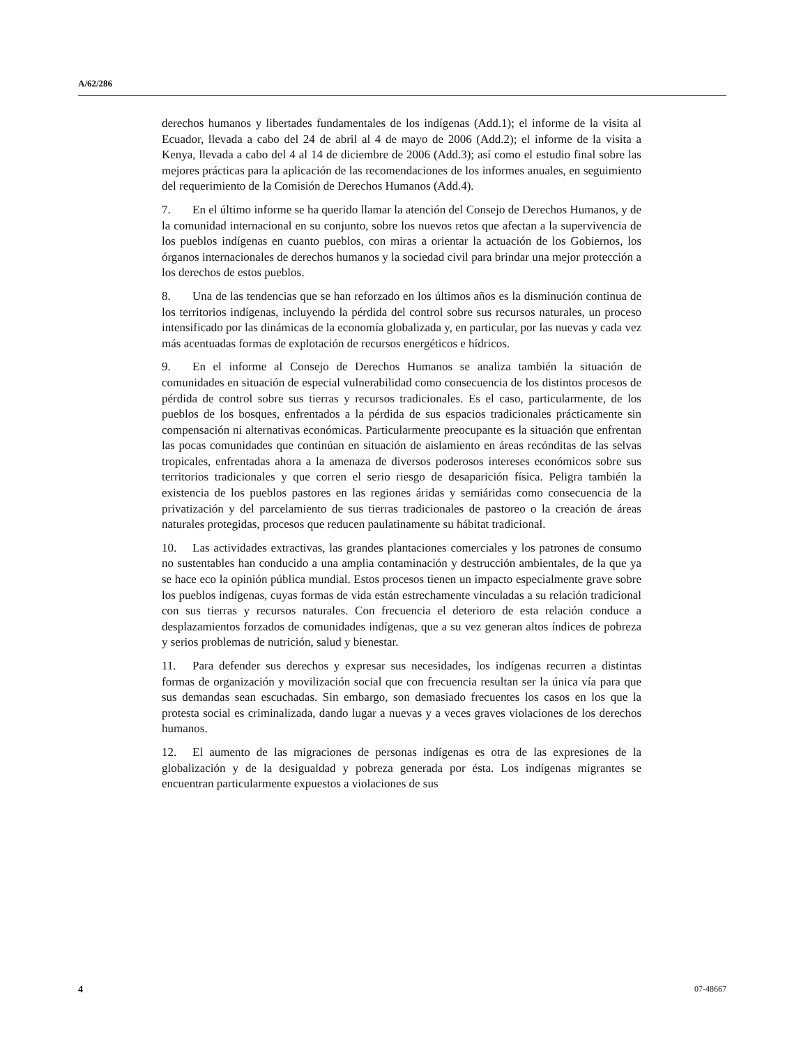A/62/286
derechos humanos y libertades fundamentales de los indígenas (Add.1); el informe de la visita al Ecuador, llevada a cabo del 24 de abril al 4 de mayo de 2006 (Add.2); el informe de la visita a Kenya, llevada a cabo del 4 al 14 de diciembre de 2006 (Add.3); así como el estudio final sobre las mejores prácticas para la aplicación de las recomendaciones de los informes anuales, en seguimiento del requerimiento de la Comisión de Derechos Humanos (Add.4).
7. En el último informe se ha querido llamar la atención del Consejo de Derechos Humanos, y de la comunidad internacional en su conjunto, sobre los nuevos retos que afectan a la supervivencia de los pueblos indígenas en cuanto pueblos, con miras a orientar la actuación de los Gobiernos, los órganos internacionales de derechos humanos y la sociedad civil para brindar una mejor protección a los derechos de estos pueblos.
8. Una de las tendencias que se han reforzado en los últimos años es la disminución continua de los territorios indígenas, incluyendo la pérdida del control sobre sus recursos naturales, un proceso intensificado por las dinámicas de la economía globalizada y, en particular, por las nuevas y cada vez más acentuadas formas de explotación de recursos energéticos e hídricos.
9. En el informe al Consejo de Derechos Humanos se analiza también la situación de comunidades en situación de especial vulnerabilidad como consecuencia de los distintos procesos de pérdida de control sobre sus tierras y recursos tradicionales. Es el caso, particularmente, de los pueblos de los bosques, enfrentados a la pérdida de sus espacios tradicionales prácticamente sin compensación ni alternativas económicas. Particularmente preocupante es la situación que enfrentan las pocas comunidades que continúan en situación de aislamiento en áreas recónditas de las selvas tropicales, enfrentadas ahora a la amenaza de diversos poderosos intereses económicos sobre sus territorios tradicionales y que corren el serio riesgo de desaparición física. Peligra también la existencia de los pueblos pastores en las regiones áridas y semiáridas como consecuencia de la privatización y del parcelamiento de sus tierras tradicionales de pastoreo o la creación de áreas naturales protegidas, procesos que reducen paulatinamente su hábitat tradicional.
10. Las actividades extractivas, las grandes plantaciones comerciales y los patrones de consumo no sustentables han conducido a una amplia contaminación y destrucción ambientales, de la que ya se hace eco la opinión pública mundial. Estos procesos tienen un impacto especialmente grave sobre los pueblos indígenas, cuyas formas de vida están estrechamente vinculadas a su relación tradicional con sus tierras y recursos naturales. Con frecuencia el deterioro de esta relación conduce a desplazamientos forzados de comunidades indígenas, que a su vez generan altos índices de pobreza y serios problemas de nutrición, salud y bienestar.
11. Para defender sus derechos y expresar sus necesidades, los indígenas recurren a distintas formas de organización y movilización social que con frecuencia resultan ser la única vía para que sus demandas sean escuchadas. Sin embargo, son demasiado frecuentes los casos en los que la protesta social es criminalizada, dando lugar a nuevas y a veces graves violaciones de los derechos humanos.
12. El aumento de las migraciones de personas indígenas es otra de las expresiones de la globalización y de la desigualdad y pobreza generada por ésta. Los indígenas migrantes se encuentran particularmente expuestos a violaciones de sus
4 07-48667